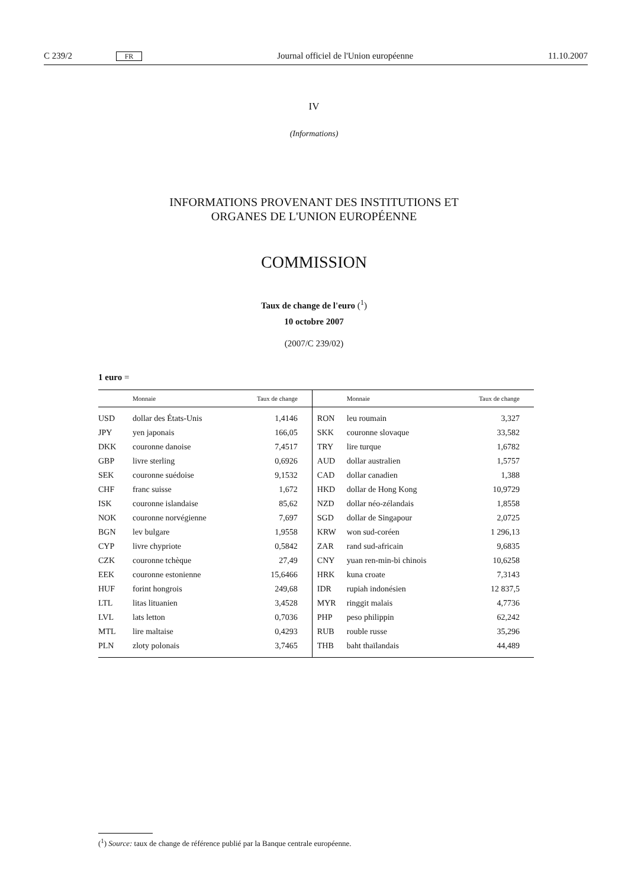C 239/2 FR Journal officiel de l'Union européenne 11.10.2007
IV
(Informations)
INFORMATIONS PROVENANT DES INSTITUTIONS ET
ORGANES DE L'UNION EUROPÉENNE
COMMISSION
Taux de change de l'euro (<sup>1</sup>)
10 octobre 2007
(2007/C 239/02)
1 euro =
| | Monnaie | Taux de change | | Monnaie | Taux de change |
| --- | --- | --- | --- | --- | --- |
| USD | dollar des États-Unis | 1,4146 | RON | leu roumain | 3,327 |
| JPY | yen japonais | 166,05 | SKK | couronne slovaque | 33,582 |
| DKK | couronne danoise | 7,4517 | TRY | lire turque | 1,6782 |
| GBP | livre sterling | 0,6926 | AUD | dollar australien | 1,5757 |
| SEK | couronne suédoise | 9,1532 | CAD | dollar canadien | 1,388 |
| CHF | franc suisse | 1,672 | HKD | dollar de Hong Kong | 10,9729 |
| ISK | couronne islandaise | 85,62 | NZD | dollar néo-zélandais | 1,8558 |
| NOK | couronne norvégienne | 7,697 | SGD | dollar de Singapour | 2,0725 |
| BGN | lev bulgare | 1,9558 | KRW | won sud-coréen | 1 296,13 |
| CYP | livre chypriote | 0,5842 | ZAR | rand sud-africain | 9,6835 |
| CZK | couronne tchèque | 27,49 | CNY | yuan ren-min-bi chinois | 10,6258 |
| EEK | couronne estonienne | 15,6466 | HRK | kuna croate | 7,3143 |
| HUF | forint hongrois | 249,68 | IDR | rupiah indonésien | 12 837,5 |
| LTL | litas lituanien | 3,4528 | MYR | ringgit malais | 4,7736 |
| LVL | lats letton | 0,7036 | PHP | peso philippin | 62,242 |
| MTL | lire maltaise | 0,4293 | RUB | rouble russe | 35,296 |
| PLN | zloty polonais | 3,7465 | THB | baht thaïlandais | 44,489 |
(<sup>1</sup>) Source: taux de change de référence publié par la Banque centrale européenne.